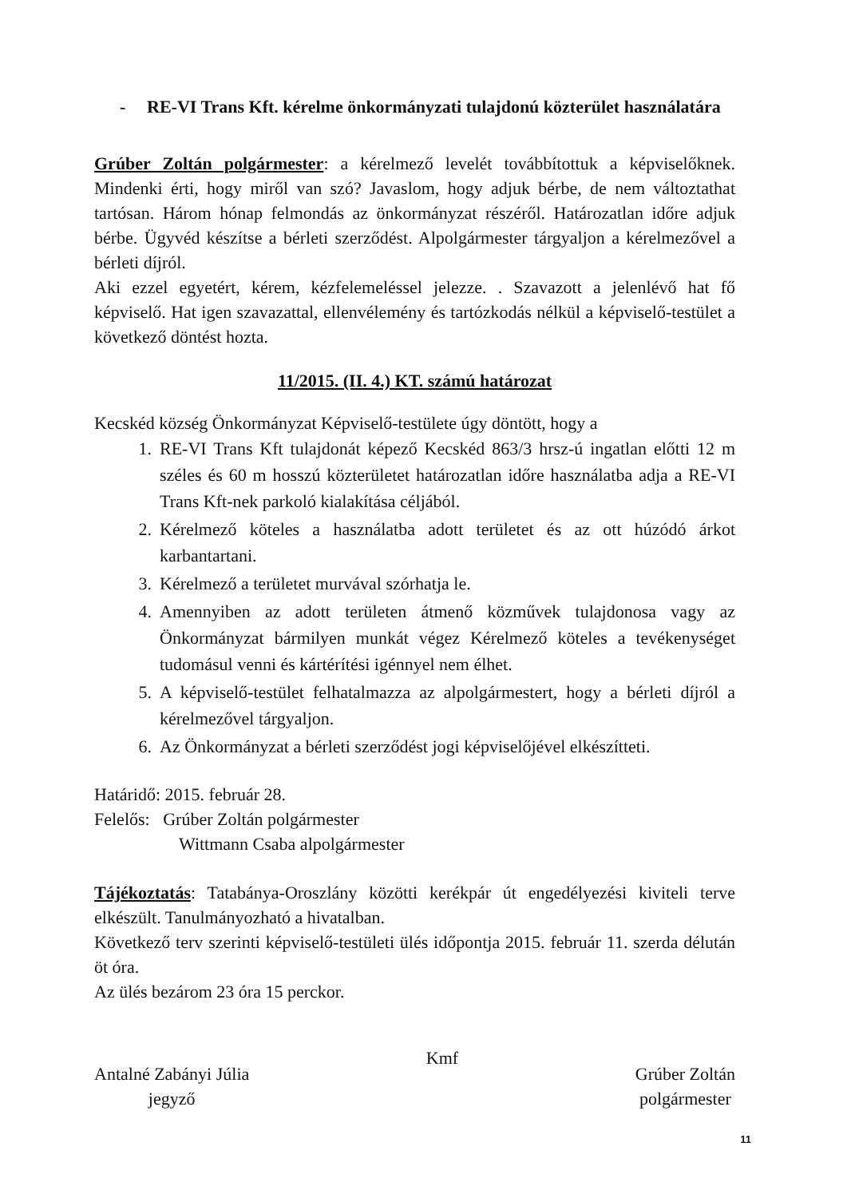- RE-VI Trans Kft. kérelme önkormányzati tulajdonú közterület használatára
Grúber Zoltán polgármester: a kérelmező levelét továbbítottuk a képviselőknek. Mindenki érti, hogy miről van szó? Javaslom, hogy adjuk bérbe, de nem változtathat tartósan. Három hónap felmondás az önkormányzat részéről. Határozatlan időre adjuk bérbe. Ügyvéd készítse a bérleti szerződést. Alpolgármester tárgyaljon a kérelmezővel a bérleti díjról.
Aki ezzel egyetért, kérem, kézfelemeléssel jelezze. . Szavazott a jelenlévő hat fő képviselő. Hat igen szavazattal, ellenvélemény és tartózkodás nélkül a képviselő-testület a következő döntést hozta.
11/2015. (II. 4.) KT. számú határozat
Kecskéd község Önkormányzat Képviselő-testülete úgy döntött, hogy a
1. RE-VI Trans Kft tulajdonát képező Kecskéd 863/3 hrsz-ú ingatlan előtti 12 m széles és 60 m hosszú közterületet határozatlan időre használatba adja a RE-VI Trans Kft-nek parkoló kialakítása céljából.
2. Kérelmező köteles a használatba adott területet és az ott húzódó árkot karbantartani.
3. Kérelmező a területet murvával szórhatja le.
4. Amennyiben az adott területen átmenő közművek tulajdonosa vagy az Önkormányzat bármilyen munkát végez Kérelmező köteles a tevékenységet tudomásul venni és kártérítési igénnyel nem élhet.
5. A képviselő-testület felhatalmazza az alpolgármestert, hogy a bérleti díjról a kérelmezővel tárgyaljon.
6. Az Önkormányzat a bérleti szerződést jogi képviselőjével elkészítteti.
Határidő: 2015. február 28.
Felelős: Grúber Zoltán polgármester
Wittmann Csaba alpolgármester
Tájékoztatás: Tatabánya-Oroszlány közötti kerékpár út engedélyezési kiviteli terve elkészült. Tanulmányozható a hivatalban.
Következő terv szerinti képviselő-testületi ülés időpontja 2015. február 11. szerda délután öt óra.
Az ülés bezárom 23 óra 15 perckor.
Antalné Zabányi Júlia
jegyző
Kmf
Grúber Zoltán
polgármester
11